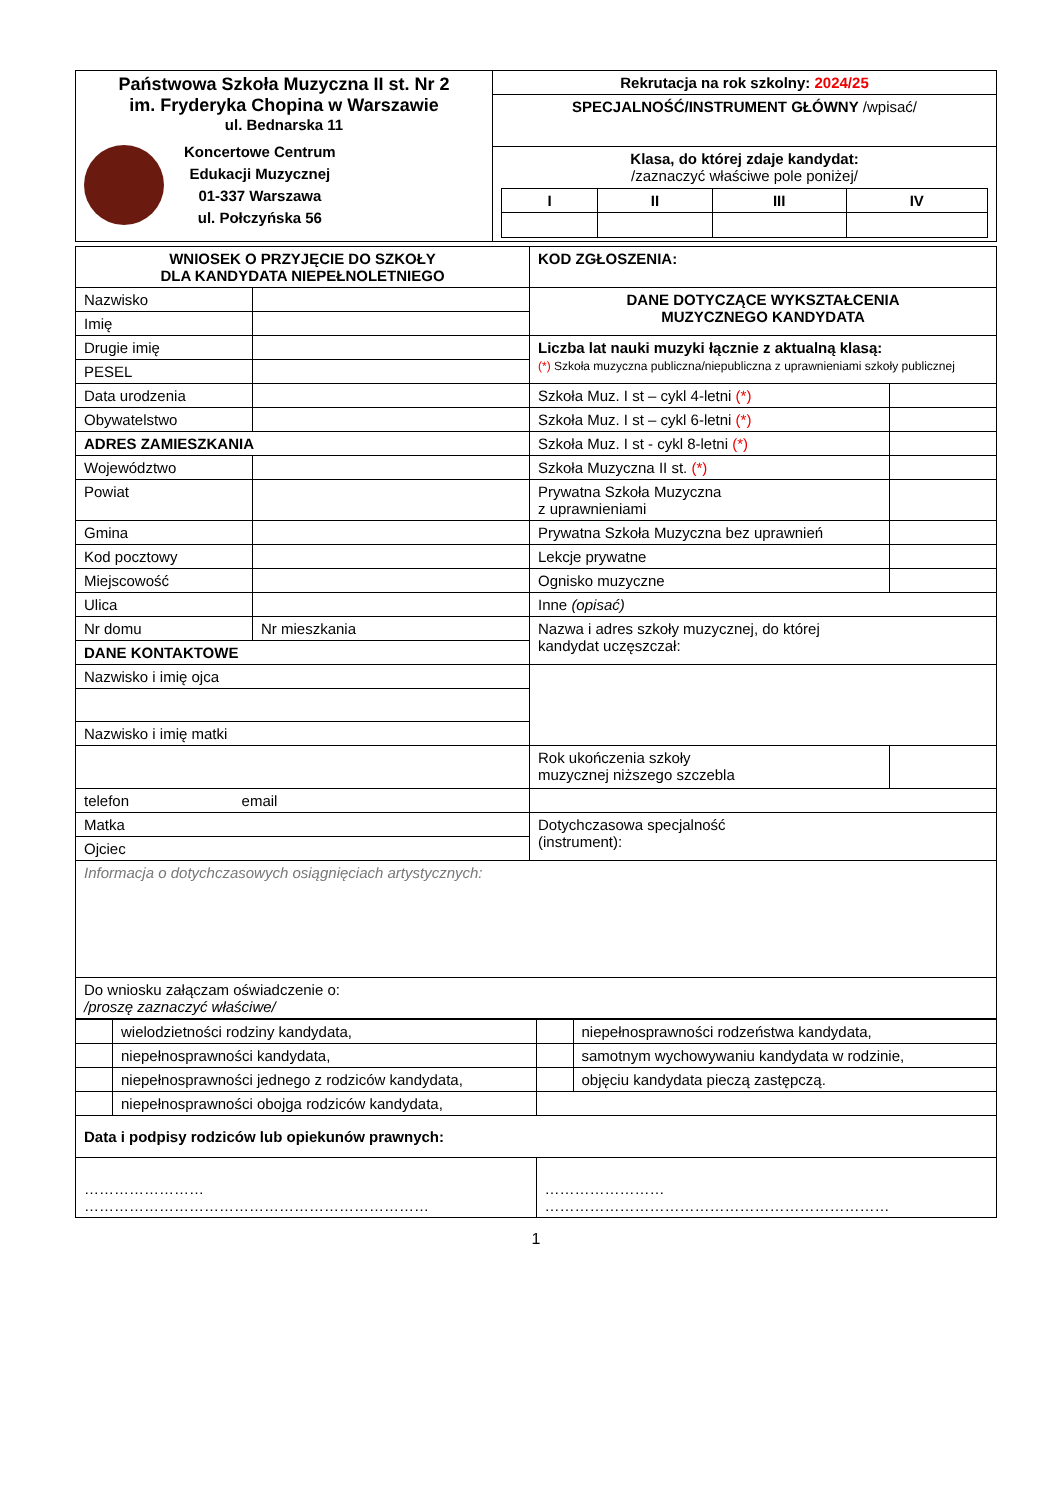| Państwowa Szkoła Muzyczna II st. Nr 2 im. Fryderyka Chopina w Warszawie ul. Bednarska 11 Koncertowe Centrum Edukacji Muzycznej 01-337 Warszawa ul. Połczyńska 56 | Rekrutacja na rok szkolny: 2024/25 |
| | SPECJALNOŚĆ/INSTRUMENT GŁÓWNY /wpisać/ |
| | Klasa, do której zdaje kandydat: /zaznaczyć właściwe pole poniżej/ / I / II / III / IV / / --- / --- / --- / --- / |
| WNIOSEK O PRZYJĘCIE DO SZKOŁY DLA KANDYDATA NIEPEŁNOLETNIEGO | | KOD ZGŁOSZENIA: | |
| Nazwisko | | DANE DOTYCZĄCE WYKSZTAŁCENIA MUZYCZNEGO KANDYDATA | |
| Imię | | | |
| Drugie imię | | Liczba lat nauki muzyki łącznie z aktualną klasą: (*) Szkoła muzyczna publiczna/niepubliczna z uprawnieniami szkoły publicznej | |
| PESEL | | | |
| Data urodzenia | | Szkoła Muz. I st – cykl 4-letni (*) | |
| Obywatelstwo | | Szkoła Muz. I st – cykl 6-letni (*) | |
| ADRES ZAMIESZKANIA | | Szkoła Muz. I st - cykl 8-letni (*) | |
| Województwo | | Szkoła Muzyczna II st. (*) | |
| Powiat | | Prywatna Szkoła Muzyczna z uprawnieniami | |
| Gmina | | Prywatna Szkoła Muzyczna bez uprawnień | |
| Kod pocztowy | | Lekcje prywatne | |
| Miejscowość | | Ognisko muzyczne | |
| Ulica | | Inne (opisać) | |
| Nr domu | Nr mieszkania | Nazwa i adres szkoły muzycznej, do której kandydat uczęszczał: | |
| DANE KONTAKTOWE | | | |
| Nazwisko i imię ojca | | | |
| Nazwisko i imię matki | | | |
| | | Rok ukończenia szkoły muzycznej niższego szczebla | |
| telefon email | | | |
| Matka | | Dotychczasowa specjalność (instrument): | |
| Ojciec | | | |
| Informacja o dotychczasowych osiągnięciach artystycznych: | | | |
| Do wniosku załączam oświadczenie o: /proszę zaznaczyć właściwe/ | | | |
| | wielodzietności rodziny kandydata, | | niepełnosprawności rodzeństwa kandydata, |
| | niepełnosprawności kandydata, | | samotnym wychowywaniu kandydata w rodzinie, |
| | niepełnosprawności jednego z rodziców kandydata, | | objęciu kandydata pieczą zastępczą. |
| | niepełnosprawności obojga rodziców kandydata, | | |
| Data i podpisy rodziców lub opiekunów prawnych: | | | |
| …………………… …………………………………………………………… | | …………………… …………………………………………………………… | |
1